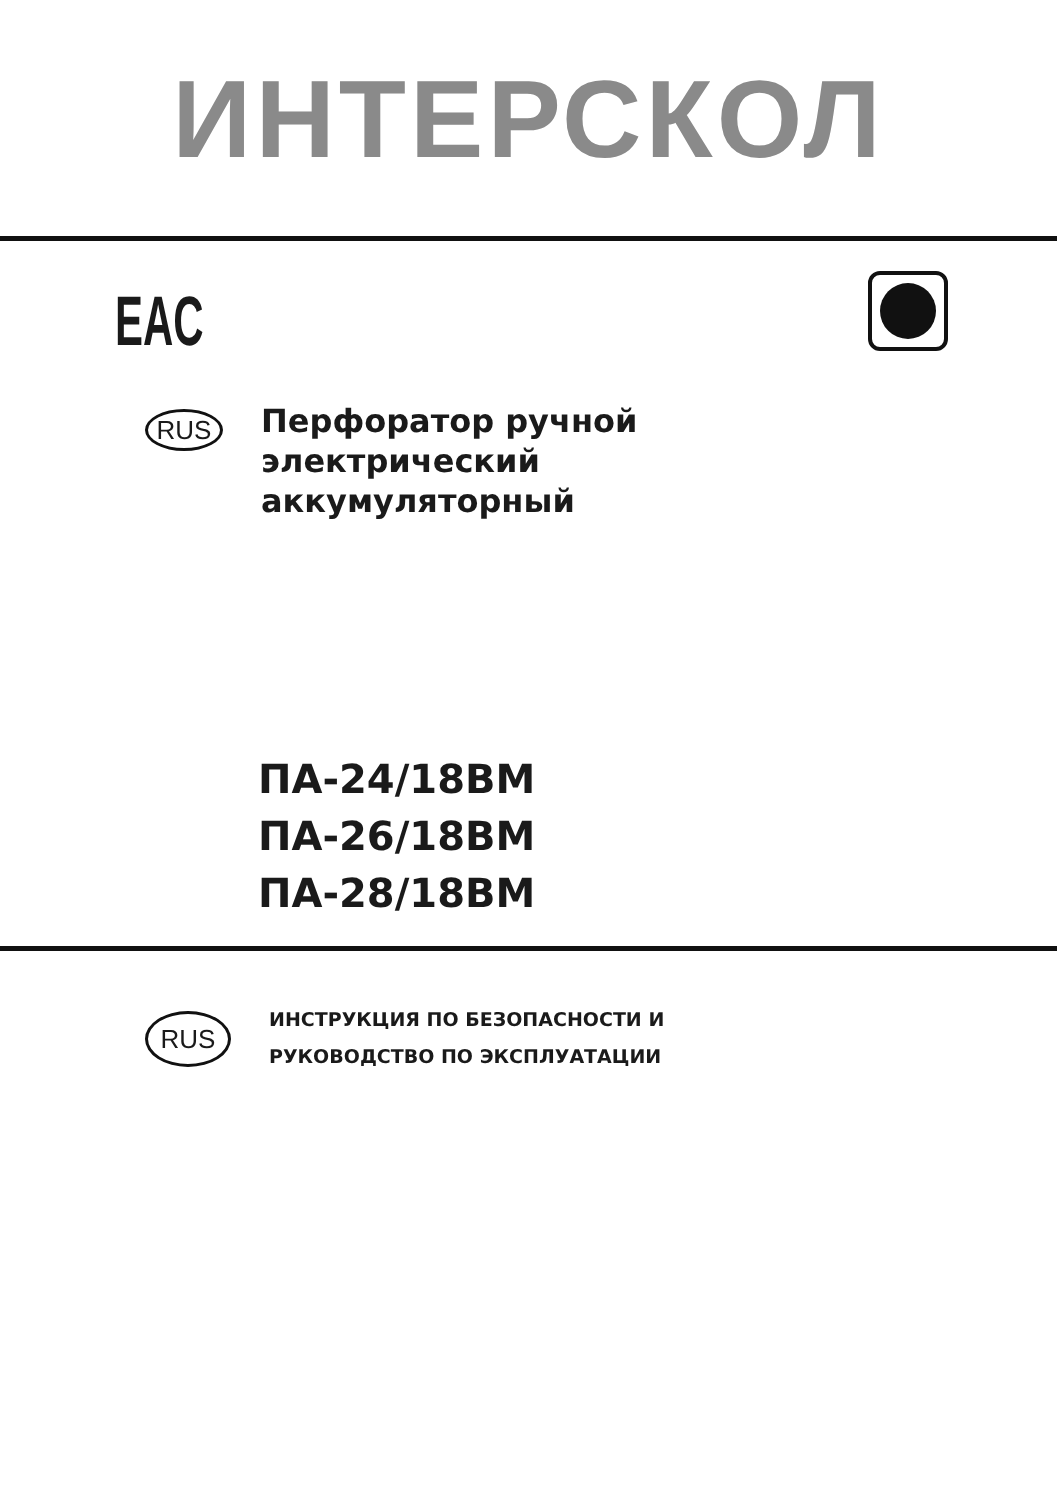ИНТЕРСКОЛ
EAC
RUS
Перфоратор ручной
электрический
аккумуляторный
ПА-24/18ВМ
ПА-26/18ВМ
ПА-28/18ВМ
RUS
ИНСТРУКЦИЯ ПО БЕЗОПАСНОСТИ И
РУКОВОДСТВО ПО ЭКСПЛУАТАЦИИ